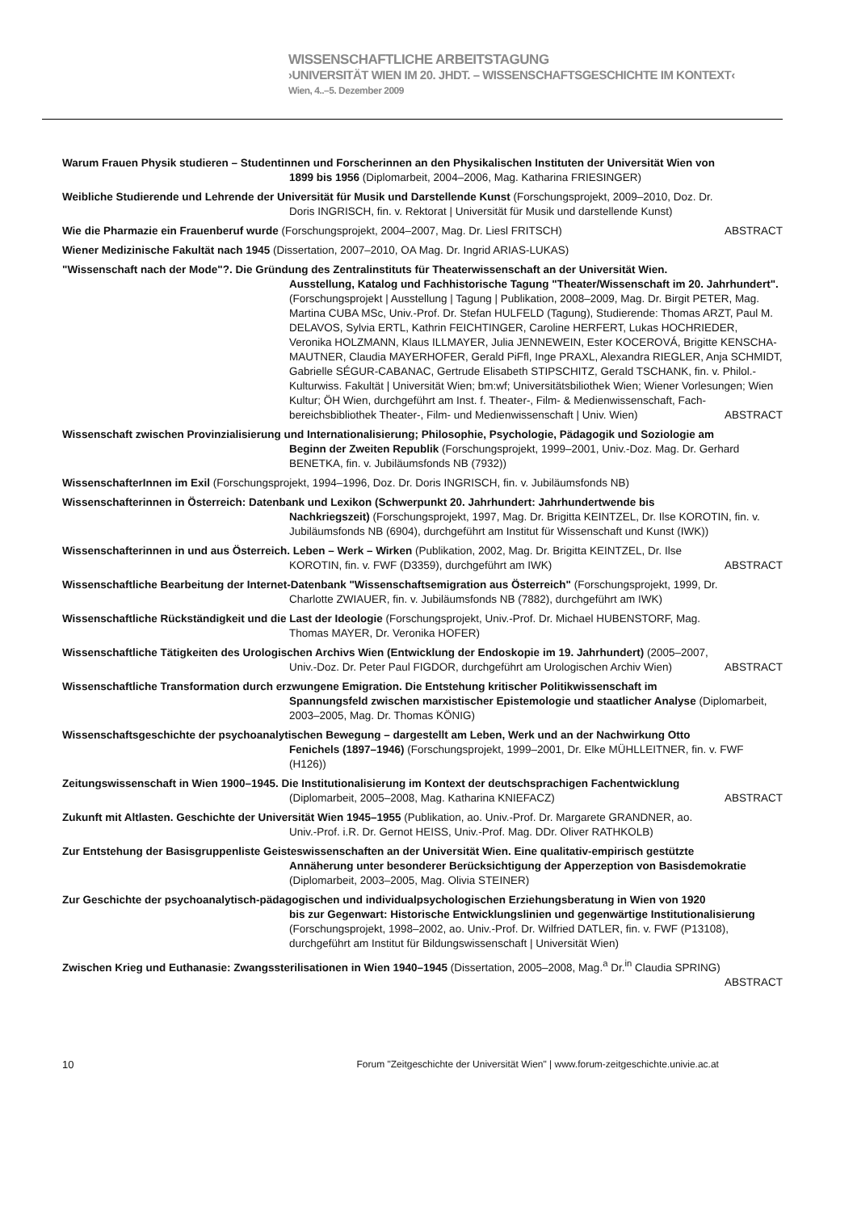WISSENSCHAFTLICHE ARBEITSTAGUNG
›UNIVERSITÄT WIEN IM 20. JHDT. – WISSENSCHAFTSGESCHICHTE IM KONTEXT‹
Wien, 4..–5. Dezember 2009
Warum Frauen Physik studieren – Studentinnen und Forscherinnen an den Physikalischen Instituten der Universität Wien von
1899 bis 1956 (Diplomarbeit, 2004–2006, Mag. Katharina FRIESINGER)
Weibliche Studierende und Lehrende der Universität für Musik und Darstellende Kunst (Forschungsprojekt, 2009–2010, Doz. Dr.
Doris INGRISCH, fin. v. Rektorat | Universität für Musik und darstellende Kunst)
ABSTRACT Wie die Pharmazie ein Frauenberuf wurde (Forschungsprojekt, 2004–2007, Mag. Dr. Liesl FRITSCH)
Wiener Medizinische Fakultät nach 1945 (Dissertation, 2007–2010, OA Mag. Dr. Ingrid ARIAS-LUKAS)
"Wissenschaft nach der Mode"?. Die Gründung des Zentralinstituts für Theaterwissenschaft an der Universität Wien.
Ausstellung, Katalog und Fachhistorische Tagung "Theater/Wissenschaft im 20. Jahrhundert". (Forschungsprojekt | Ausstellung | Tagung | Publikation, 2008–2009, Mag. Dr. Birgit PETER, Mag. Martina CUBA MSc, Univ.-Prof. Dr. Stefan HULFELD (Tagung), Studierende: Thomas ARZT, Paul M. DELAVOS, Sylvia ERTL, Kathrin FEICHTINGER, Caroline HERFERT, Lukas HOCHRIEDER, Veronika HOLZMANN, Klaus ILLMAYER, Julia JENNEWEIN, Ester KOCEROVÁ, Brigitte KENSCHA-MAUTNER, Claudia MAYERHOFER, Gerald PiFfl, Inge PRAXL, Alexandra RIEGLER, Anja SCHMIDT, Gabrielle SÉGUR-CABANAC, Gertrude Elisabeth STIPSCHITZ, Gerald TSCHANK, fin. v. Philol.-Kulturwiss. Fakultät | Universität Wien; bm:wf; Universitätsbiliothek Wien; Wiener Vorlesungen; Wien Kultur; ÖH Wien, durchgeführt am Inst. f. Theater-, Film- & Medienwissenschaft, Fach-bereichsbibliothek Theater-, Film- und Medienwissenschaft | Univ. Wien) ABSTRACT
Wissenschaft zwischen Provinzialisierung und Internationalisierung; Philosophie, Psychologie, Pädagogik und Soziologie am
Beginn der Zweiten Republik (Forschungsprojekt, 1999–2001, Univ.-Doz. Mag. Dr. Gerhard BENETKA, fin. v. Jubiläumsfonds NB (7932))
WissenschafterInnen im Exil (Forschungsprojekt, 1994–1996, Doz. Dr. Doris INGRISCH, fin. v. Jubiläumsfonds NB)
Wissenschafterinnen in Österreich: Datenbank und Lexikon (Schwerpunkt 20. Jahrhundert: Jahrhundertwende bis
Nachkriegszeit) (Forschungsprojekt, 1997, Mag. Dr. Brigitta KEINTZEL, Dr. Ilse KOROTIN, fin. v. Jubiläumsfonds NB (6904), durchgeführt am Institut für Wissenschaft und Kunst (IWK))
Wissenschafterinnen in und aus Österreich. Leben – Werk – Wirken (Publikation, 2002, Mag. Dr. Brigitta KEINTZEL, Dr. Ilse
ABSTRACT KOROTIN, fin. v. FWF (D3359), durchgeführt am IWK)
Wissenschaftliche Bearbeitung der Internet-Datenbank "Wissenschaftsemigration aus Österreich" (Forschungsprojekt, 1999, Dr.
Charlotte ZWIAUER, fin. v. Jubiläumsfonds NB (7882), durchgeführt am IWK)
Wissenschaftliche Rückständigkeit und die Last der Ideologie (Forschungsprojekt, Univ.-Prof. Dr. Michael HUBENSTORF, Mag.
Thomas MAYER, Dr. Veronika HOFER)
Wissenschaftliche Tätigkeiten des Urologischen Archivs Wien (Entwicklung der Endoskopie im 19. Jahrhundert) (2005–2007,
ABSTRACT Univ.-Doz. Dr. Peter Paul FIGDOR, durchgeführt am Urologischen Archiv Wien)
Wissenschaftliche Transformation durch erzwungene Emigration. Die Entstehung kritischer Politikwissenschaft im
Spannungsfeld zwischen marxistischer Epistemologie und staatlicher Analyse (Diplomarbeit, 2003–2005, Mag. Dr. Thomas KÖNIG)
Wissenschaftsgeschichte der psychoanalytischen Bewegung – dargestellt am Leben, Werk und an der Nachwirkung Otto
Fenichels (1897–1946) (Forschungsprojekt, 1999–2001, Dr. Elke MÜHLLEITNER, fin. v. FWF (H126))
Zeitungswissenschaft in Wien 1900–1945. Die Institutionalisierung im Kontext der deutschsprachigen Fachentwicklung
ABSTRACT (Diplomarbeit, 2005–2008, Mag. Katharina KNIEFACZ)
Zukunft mit Altlasten. Geschichte der Universität Wien 1945–1955 (Publikation, ao. Univ.-Prof. Dr. Margarete GRANDNER, ao.
Univ.-Prof. i.R. Dr. Gernot HEISS, Univ.-Prof. Mag. DDr. Oliver RATHKOLB)
Zur Entstehung der Basisgruppenliste Geisteswissenschaften an der Universität Wien. Eine qualitativ-empirisch gestützte
Annäherung unter besonderer Berücksichtigung der Apperzeption von Basisdemokratie (Diplomarbeit, 2003–2005, Mag. Olivia STEINER)
Zur Geschichte der psychoanalytisch-pädagogischen und individualpsychologischen Erziehungsberatung in Wien von 1920
bis zur Gegenwart: Historische Entwicklungslinien und gegenwärtige Institutionalisierung (Forschungsprojekt, 1998–2002, ao. Univ.-Prof. Dr. Wilfried DATLER, fin. v. FWF (P13108), durchgeführt am Institut für Bildungswissenschaft | Universität Wien)
Zwischen Krieg und Euthanasie: Zwangssterilisationen in Wien 1940–1945 (Dissertation, 2005–2008, Mag.<sup>a</sup> Dr.<sup>in</sup> Claudia SPRING)
ABSTRACT
10 Forum "Zeitgeschichte der Universität Wien" | www.forum-zeitgeschichte.univie.ac.at